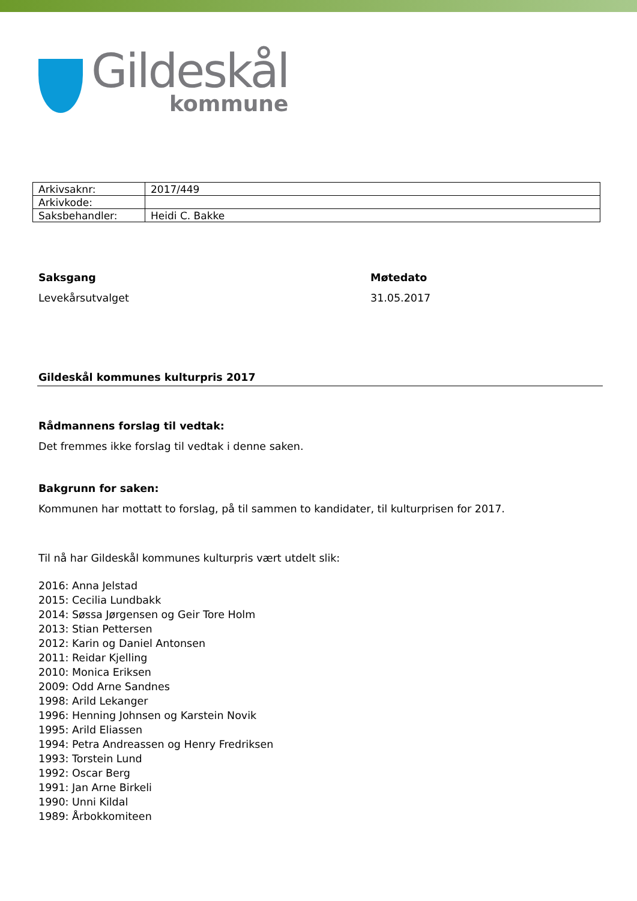Gildeskål
kommune
| Arkivsaknr: | 2017/449 |
| Arkivkode: | |
| Saksbehandler: | Heidi C. Bakke |
Saksgang Møtedato
Levekårsutvalget 31.05.2017
Gildeskål kommunes kulturpris 2017
Rådmannens forslag til vedtak:
Det fremmes ikke forslag til vedtak i denne saken.
Bakgrunn for saken:
Kommunen har mottatt to forslag, på til sammen to kandidater, til kulturprisen for 2017.
Til nå har Gildeskål kommunes kulturpris vært utdelt slik:
2016: Anna Jelstad
2015: Cecilia Lundbakk
2014: Søssa Jørgensen og Geir Tore Holm
2013: Stian Pettersen
2012: Karin og Daniel Antonsen
2011: Reidar Kjelling
2010: Monica Eriksen
2009: Odd Arne Sandnes
1998: Arild Lekanger
1996: Henning Johnsen og Karstein Novik
1995: Arild Eliassen
1994: Petra Andreassen og Henry Fredriksen
1993: Torstein Lund
1992: Oscar Berg
1991: Jan Arne Birkeli
1990: Unni Kildal
1989: Årbokkomiteen